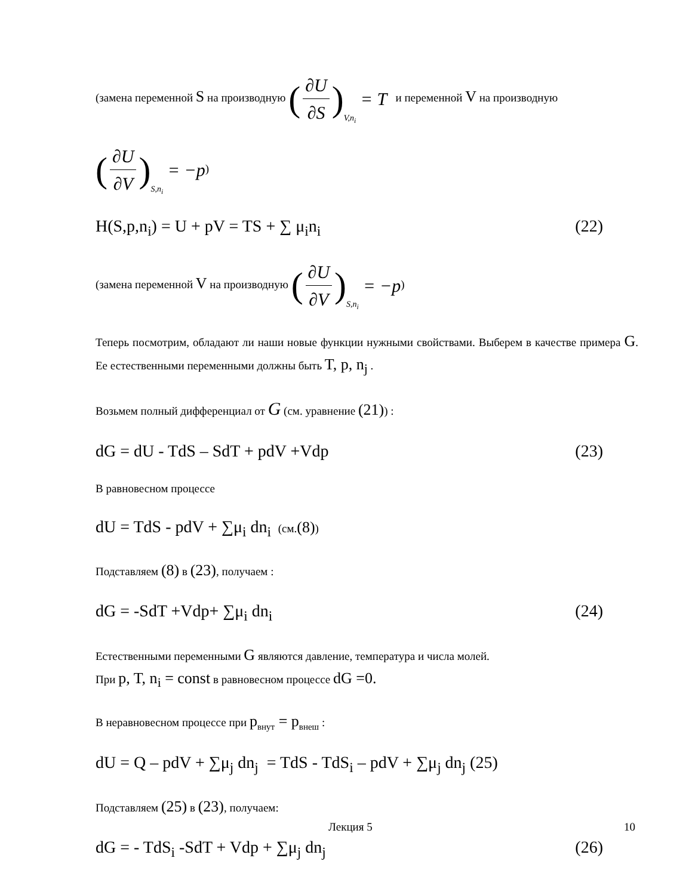(замена переменной S на производную (∂U ∂S) V,n<sub>i</sub> = T и переменной V на производную
(∂U ∂V) S,n<sub>i</sub> = −p)
H(S,p,n<sub>i</sub>) = U + pV = TS + ∑ μ<sub>i</sub>n<sub>i</sub> (22)
(замена переменной V на производную (∂U ∂V) S,n<sub>i</sub> = −p)
Теперь посмотрим, обладают ли наши новые функции нужными свойствами. Выберем в качестве примера G. Ее естественными переменными должны быть T, p, n<sub>j</sub> .
Возьмем полный дифференциал от G (см. уравнение (21)) :
dG = dU - TdS – SdT + pdV +Vdp (23)
В равновесном процессе
dU = TdS - pdV + ∑μ<sub>i</sub> dn<sub>i</sub> (см.(8))
Подставляем (8) в (23), получаем :
dG = -SdT +Vdp+ ∑μ<sub>i</sub> dn<sub>i</sub> (24)
Естественными переменными G являются давление, температура и числа молей.
При p, T, n<sub>i</sub> = const в равновесном процессе dG =0.
В неравновесном процессе при p<sub>внут</sub> = p<sub>внеш</sub> :
dU = Q – pdV + ∑μ<sub>j</sub> dn<sub>j</sub> = TdS - TdS<sub>i</sub> – pdV + ∑μ<sub>j</sub> dn<sub>j</sub> (25)
Подставляем (25) в (23), получаем:
dG = - TdS<sub>i</sub> -SdT + Vdp + ∑μ<sub>j</sub> dn<sub>j</sub> (26)
Лекция 5 10